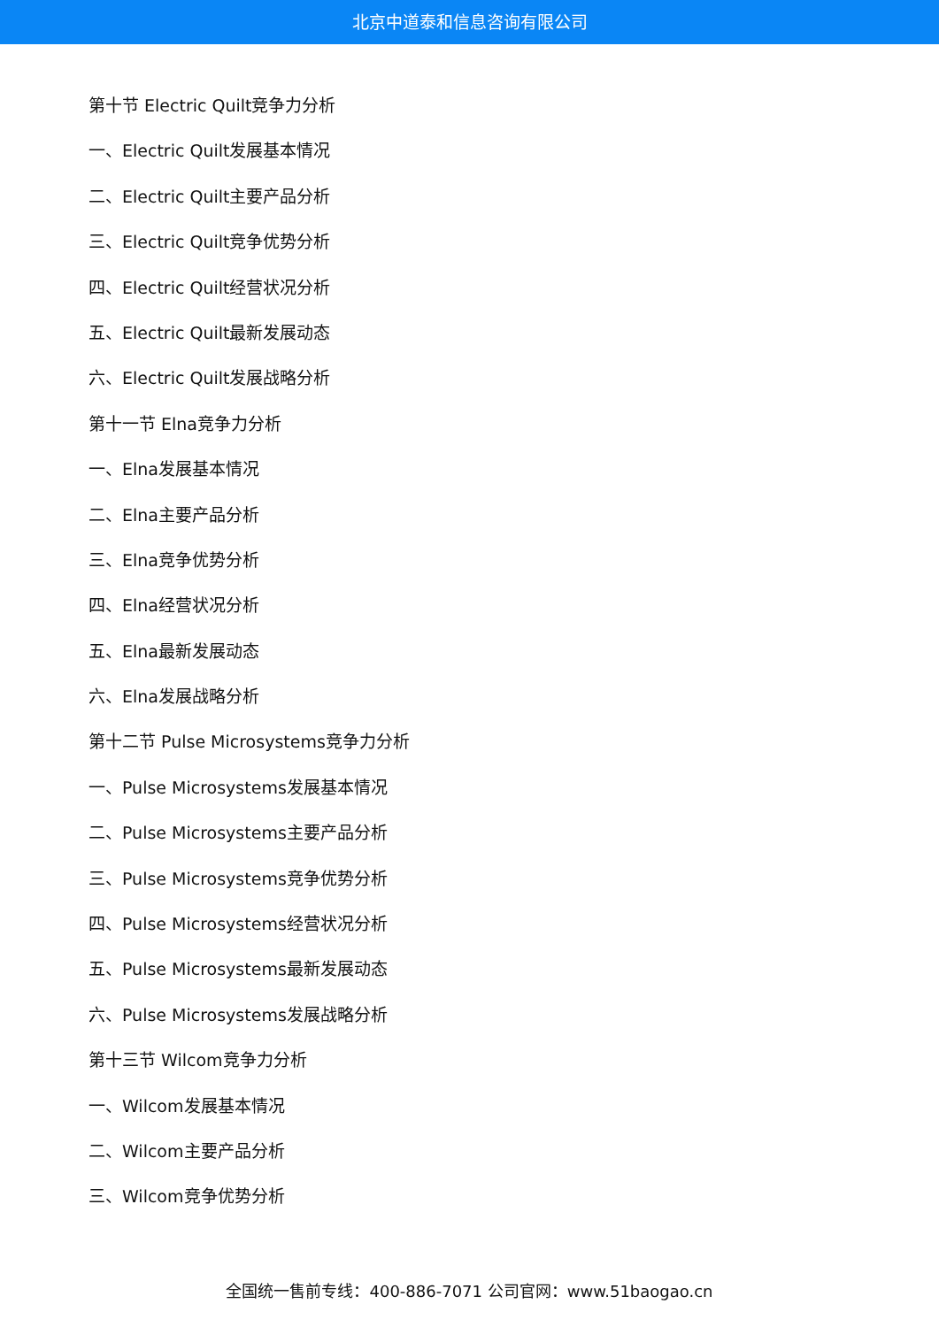北京中道泰和信息咨询有限公司
第十节 Electric Quilt竞争力分析
一、Electric Quilt发展基本情况
二、Electric Quilt主要产品分析
三、Electric Quilt竞争优势分析
四、Electric Quilt经营状况分析
五、Electric Quilt最新发展动态
六、Electric Quilt发展战略分析
第十一节 Elna竞争力分析
一、Elna发展基本情况
二、Elna主要产品分析
三、Elna竞争优势分析
四、Elna经营状况分析
五、Elna最新发展动态
六、Elna发展战略分析
第十二节 Pulse Microsystems竞争力分析
一、Pulse Microsystems发展基本情况
二、Pulse Microsystems主要产品分析
三、Pulse Microsystems竞争优势分析
四、Pulse Microsystems经营状况分析
五、Pulse Microsystems最新发展动态
六、Pulse Microsystems发展战略分析
第十三节 Wilcom竞争力分析
一、Wilcom发展基本情况
二、Wilcom主要产品分析
三、Wilcom竞争优势分析
全国统一售前专线：400-886-7071 公司官网：www.51baogao.cn